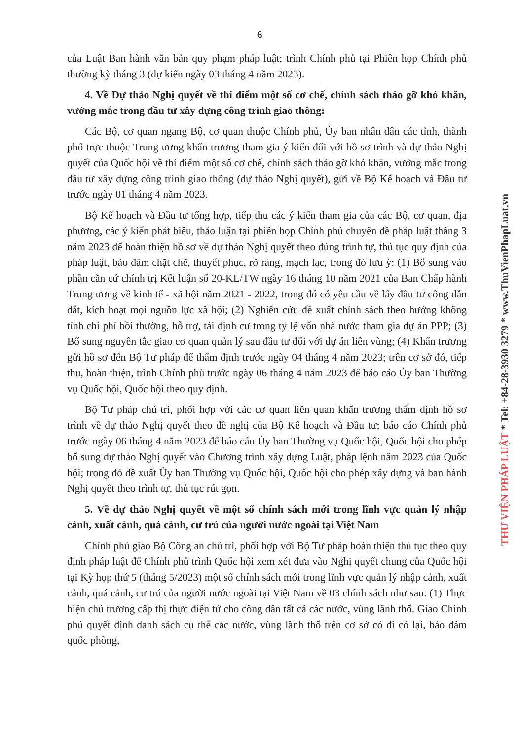6
của Luật Ban hành văn bản quy phạm pháp luật; trình Chính phủ tại Phiên họp Chính phủ thường kỳ tháng 3 (dự kiến ngày 03 tháng 4 năm 2023).
4. Về Dự thảo Nghị quyết về thí điểm một số cơ chế, chính sách tháo gỡ khó khăn, vướng mắc trong đầu tư xây dựng công trình giao thông:
Các Bộ, cơ quan ngang Bộ, cơ quan thuộc Chính phủ, Ủy ban nhân dân các tỉnh, thành phố trực thuộc Trung ương khẩn trương tham gia ý kiến đối với hồ sơ trình và dự thảo Nghị quyết của Quốc hội về thí điểm một số cơ chế, chính sách tháo gỡ khó khăn, vướng mắc trong đầu tư xây dựng công trình giao thông (dự thảo Nghị quyết), gửi về Bộ Kế hoạch và Đầu tư trước ngày 01 tháng 4 năm 2023.
Bộ Kế hoạch và Đầu tư tổng hợp, tiếp thu các ý kiến tham gia của các Bộ, cơ quan, địa phương, các ý kiến phát biểu, thảo luận tại phiên họp Chính phủ chuyên đề pháp luật tháng 3 năm 2023 để hoàn thiện hồ sơ về dự thảo Nghị quyết theo đúng trình tự, thủ tục quy định của pháp luật, bảo đảm chặt chẽ, thuyết phục, rõ ràng, mạch lạc, trong đó lưu ý: (1) Bổ sung vào phần căn cứ chính trị Kết luận số 20-KL/TW ngày 16 tháng 10 năm 2021 của Ban Chấp hành Trung ương về kinh tế - xã hội năm 2021 - 2022, trong đó có yêu cầu về lấy đầu tư công dẫn dắt, kích hoạt mọi nguồn lực xã hội; (2) Nghiên cứu đề xuất chính sách theo hướng không tính chi phí bồi thường, hỗ trợ, tái định cư trong tỷ lệ vốn nhà nước tham gia dự án PPP; (3) Bổ sung nguyên tắc giao cơ quan quản lý sau đầu tư đối với dự án liên vùng; (4) Khẩn trương gửi hồ sơ đến Bộ Tư pháp để thẩm định trước ngày 04 tháng 4 năm 2023; trên cơ sở đó, tiếp thu, hoàn thiện, trình Chính phủ trước ngày 06 tháng 4 năm 2023 để báo cáo Ủy ban Thường vụ Quốc hội, Quốc hội theo quy định.
Bộ Tư pháp chủ trì, phối hợp với các cơ quan liên quan khẩn trương thẩm định hồ sơ trình về dự thảo Nghị quyết theo đề nghị của Bộ Kế hoạch và Đầu tư; báo cáo Chính phủ trước ngày 06 tháng 4 năm 2023 để báo cáo Ủy ban Thường vụ Quốc hội, Quốc hội cho phép bổ sung dự thảo Nghị quyết vào Chương trình xây dựng Luật, pháp lệnh năm 2023 của Quốc hội; trong đó đề xuất Ủy ban Thường vụ Quốc hội, Quốc hội cho phép xây dựng và ban hành Nghị quyết theo trình tự, thủ tục rút gọn.
5. Về dự thảo Nghị quyết về một số chính sách mới trong lĩnh vực quản lý nhập cảnh, xuất cảnh, quá cảnh, cư trú của người nước ngoài tại Việt Nam
Chính phủ giao Bộ Công an chủ trì, phối hợp với Bộ Tư pháp hoàn thiện thủ tục theo quy định pháp luật để Chính phủ trình Quốc hội xem xét đưa vào Nghị quyết chung của Quốc hội tại Kỳ họp thứ 5 (tháng 5/2023) một số chính sách mới trong lĩnh vực quản lý nhập cảnh, xuất cảnh, quá cảnh, cư trú của người nước ngoài tại Việt Nam về 03 chính sách như sau: (1) Thực hiện chủ trương cấp thị thực điện tử cho công dân tất cả các nước, vùng lãnh thổ. Giao Chính phủ quyết định danh sách cụ thể các nước, vùng lãnh thổ trên cơ sở có đi có lại, bảo đảm quốc phòng,
THƯ VIỆN PHÁP LUẬT * Tel: +84-28-3930 3279 * www.ThuVienPhapLuat.vn